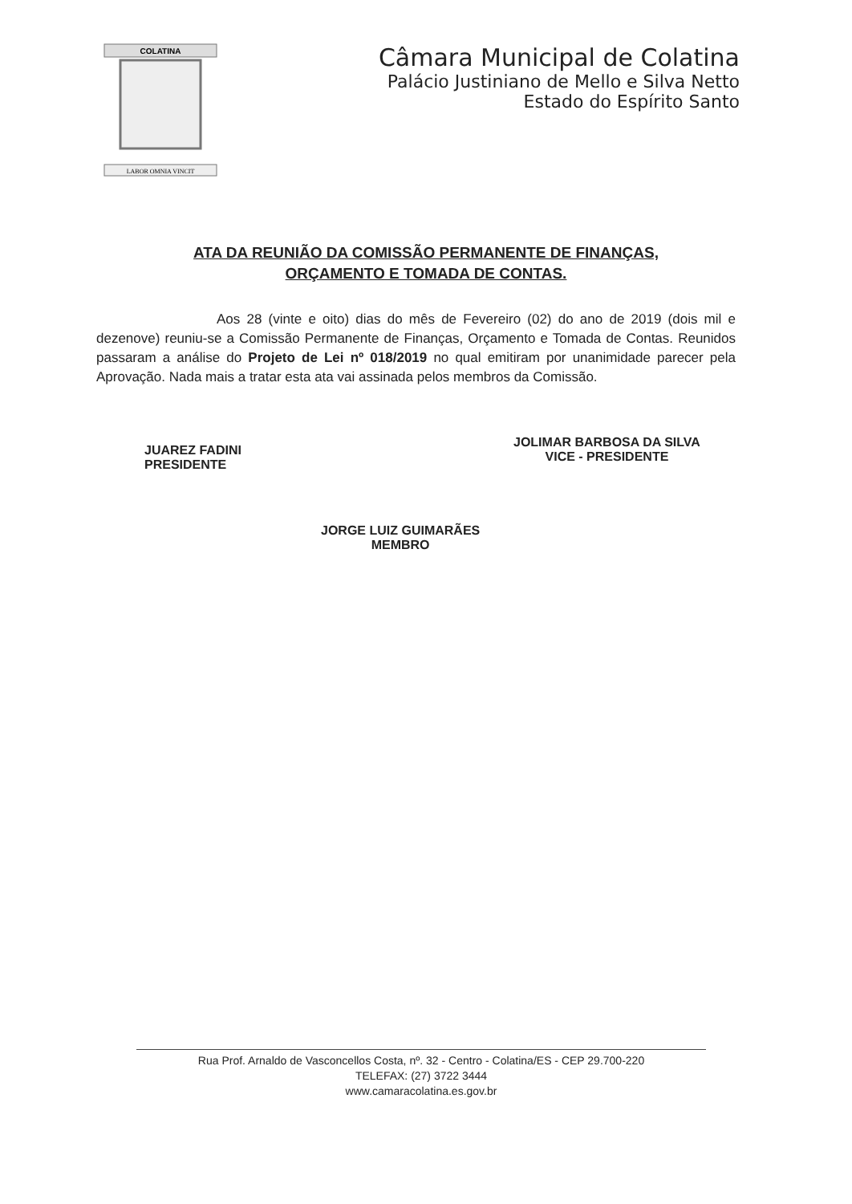COLATINA
LABOR OMNIA VINCIT
Câmara Municipal de Colatina
Palácio Justiniano de Mello e Silva Netto
Estado do Espírito Santo
ATA DA REUNIÃO DA COMISSÃO PERMANENTE DE FINANÇAS,
ORÇAMENTO E TOMADA DE CONTAS.
Aos 28 (vinte e oito) dias do mês de Fevereiro (02) do ano de 2019 (dois mil e dezenove) reuniu-se a Comissão Permanente de Finanças, Orçamento e Tomada de Contas. Reunidos passaram a análise do Projeto de Lei nº 018/2019 no qual emitiram por unanimidade parecer pela Aprovação. Nada mais a tratar esta ata vai assinada pelos membros da Comissão.
JUAREZ FADINI
PRESIDENTE
JOLIMAR BARBOSA DA SILVA
VICE - PRESIDENTE
JORGE LUIZ GUIMARÃES
MEMBRO
Rua Prof. Arnaldo de Vasconcellos Costa, nº. 32 - Centro - Colatina/ES - CEP 29.700-220
TELEFAX: (27) 3722 3444
www.camaracolatina.es.gov.br